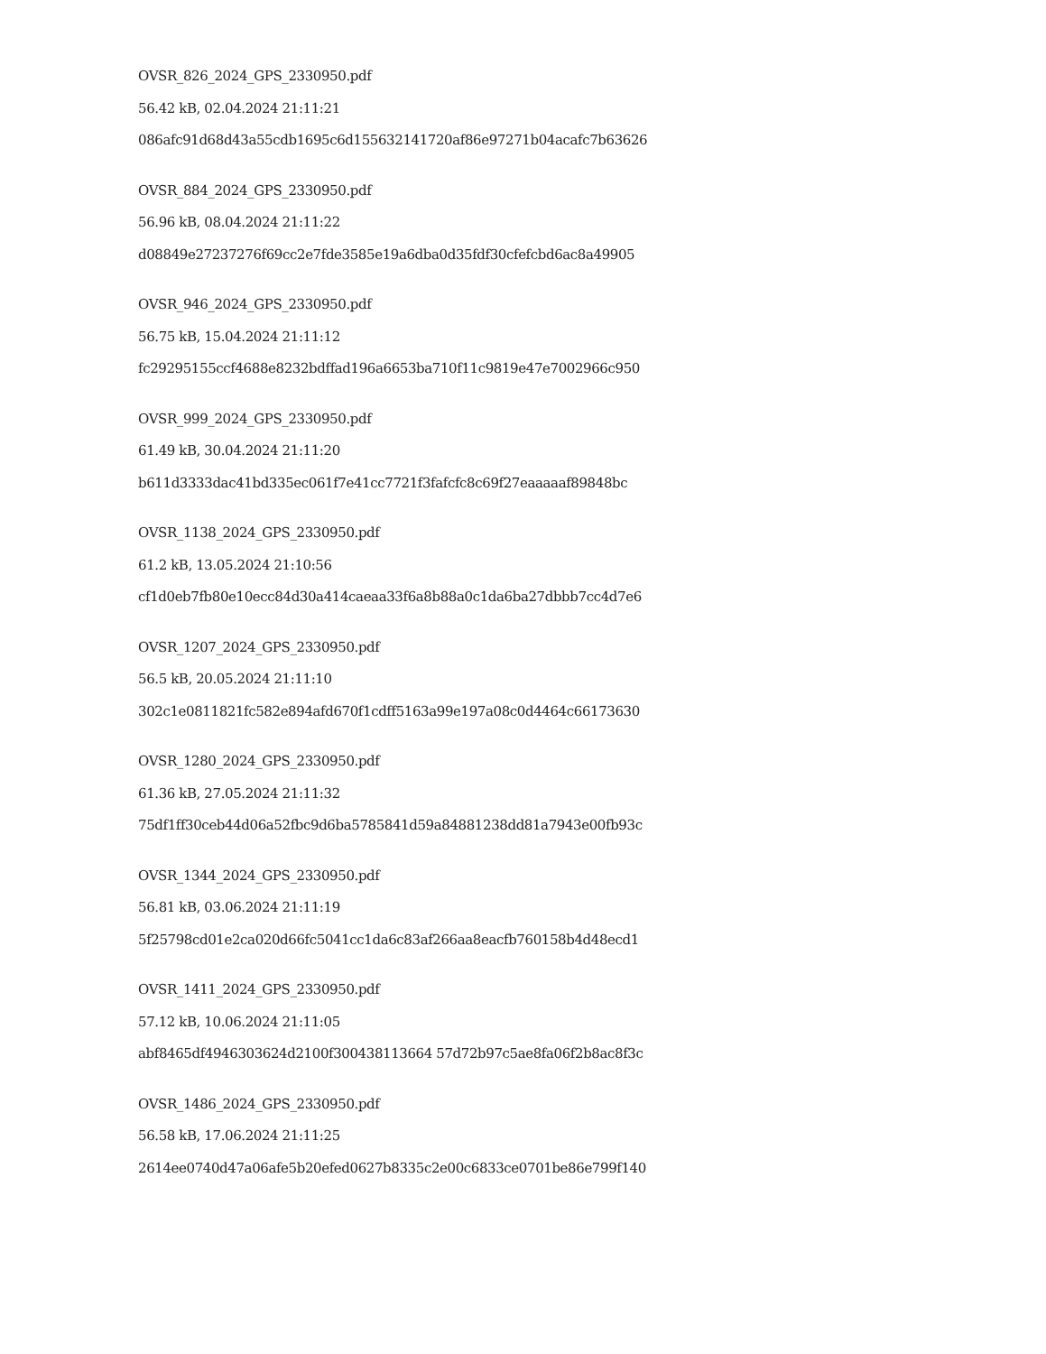OVSR_826_2024_GPS_2330950.pdf
56.42 kB, 02.04.2024 21:11:21
086afc91d68d43a55cdb1695c6d155632141720af86e97271b04acafc7b63626
OVSR_884_2024_GPS_2330950.pdf
56.96 kB, 08.04.2024 21:11:22
d08849e27237276f69cc2e7fde3585e19a6dba0d35fdf30cfefcbd6ac8a49905
OVSR_946_2024_GPS_2330950.pdf
56.75 kB, 15.04.2024 21:11:12
fc29295155ccf4688e8232bdffad196a6653ba710f11c9819e47e7002966c950
OVSR_999_2024_GPS_2330950.pdf
61.49 kB, 30.04.2024 21:11:20
b611d3333dac41bd335ec061f7e41cc7721f3fafcfc8c69f27eaaaaaf89848bc
OVSR_1138_2024_GPS_2330950.pdf
61.2 kB, 13.05.2024 21:10:56
cf1d0eb7fb80e10ecc84d30a414caeaa33f6a8b88a0c1da6ba27dbbb7cc4d7e6
OVSR_1207_2024_GPS_2330950.pdf
56.5 kB, 20.05.2024 21:11:10
302c1e0811821fc582e894afd670f1cdff5163a99e197a08c0d4464c66173630
OVSR_1280_2024_GPS_2330950.pdf
61.36 kB, 27.05.2024 21:11:32
75df1ff30ceb44d06a52fbc9d6ba5785841d59a84881238dd81a7943e00fb93c
OVSR_1344_2024_GPS_2330950.pdf
56.81 kB, 03.06.2024 21:11:19
5f25798cd01e2ca020d66fc5041cc1da6c83af266aa8eacfb760158b4d48ecd1
OVSR_1411_2024_GPS_2330950.pdf
57.12 kB, 10.06.2024 21:11:05
abf8465df4946303624d2100f300438113664 57d72b97c5ae8fa06f2b8ac8f3c
OVSR_1486_2024_GPS_2330950.pdf
56.58 kB, 17.06.2024 21:11:25
2614ee0740d47a06afe5b20efed0627b8335c2e00c6833ce0701be86e799f140